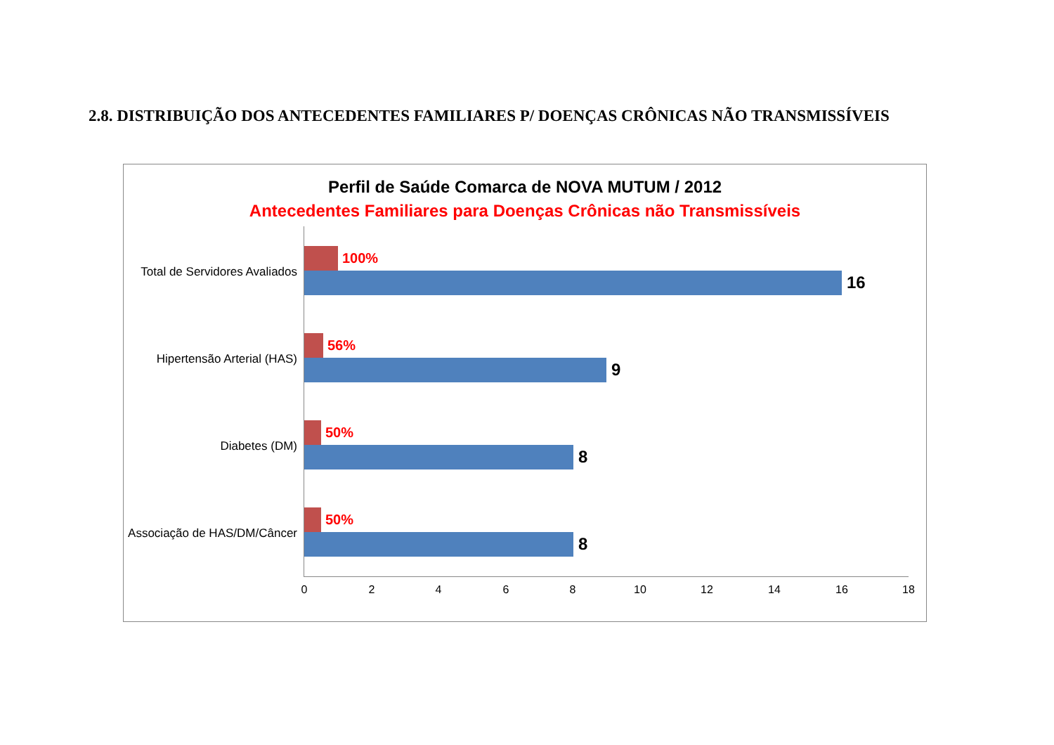2.8. DISTRIBUIÇÃO DOS ANTECEDENTES FAMILIARES P/ DOENÇAS CRÔNICAS NÃO TRANSMISSÍVEIS
Perfil de Saúde Comarca de NOVA MUTUM / 2012
Antecedentes Familiares para Doenças Crônicas não Transmissíveis
Total de Servidores Avaliados
100%
16
Hipertensão Arterial (HAS)
56%
9
Diabetes (DM)
50%
8
Associação de HAS/DM/Câncer
50%
8
0 2 4 6 8 10 12 14 16 18